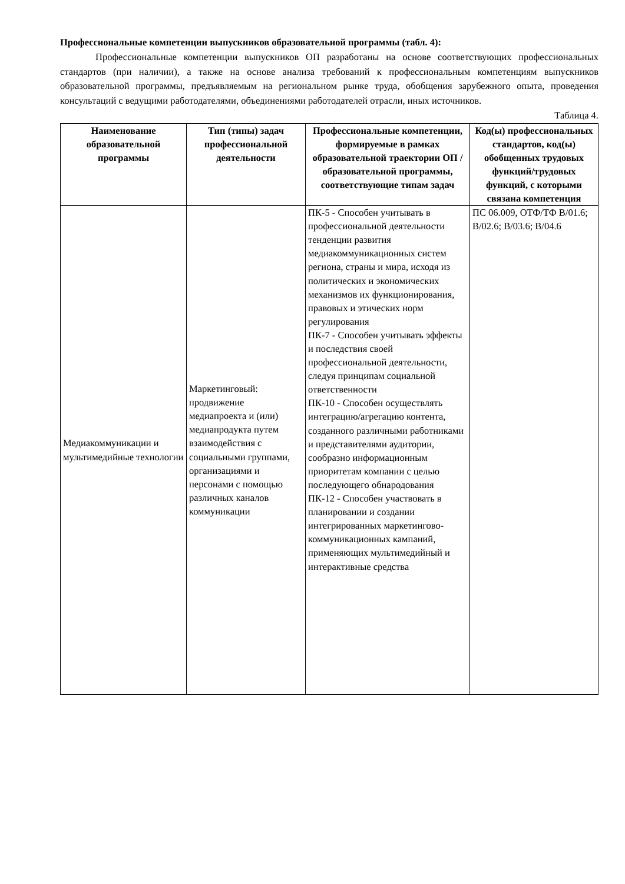Профессиональные компетенции выпускников образовательной программы (табл. 4):
Профессиональные компетенции выпускников ОП разработаны на основе соответствующих профессиональных стандартов (при наличии), а также на основе анализа требований к профессиональным компетенциям выпускников образовательной программы, предъявляемым на региональном рынке труда, обобщения зарубежного опыта, проведения консультаций с ведущими работодателями, объединениями работодателей отрасли, иных источников.
Таблица 4.
| Наименование образовательной программы | Тип (типы) задач профессиональной деятельности | Профессиональные компетенции, формируемые в рамках образовательной траектории ОП / образовательной программы, соответствующие типам задач | Код(ы) профессиональных стандартов, код(ы) обобщенных трудовых функций/трудовых функций, с которыми связана компетенция |
| --- | --- | --- | --- |
| Медиакоммуникации и мультимедийные технологии | Маркетинговый: продвижение медиапроекта и (или) медиапродукта путем взаимодействия с социальными группами, организациями и персонами с помощью различных каналов коммуникации | ПК-5 - Способен учитывать в профессиональной деятельности тенденции развития медиакоммуникационных систем региона, страны и мира, исходя из политических и экономических механизмов их функционирования, правовых и этических норм регулирования ПК-7 - Способен учитывать эффекты и последствия своей профессиональной деятельности, следуя принципам социальной ответственности ПК-10 - Способен осуществлять интеграцию/агрегацию контента, созданного различными работниками и представителями аудитории, сообразно информационным приоритетам компании с целью последующего обнародования ПК-12 - Способен участвовать в планировании и создании интегрированных маркетингово-коммуникационных кампаний, применяющих мультимедийный и интерактивные средства | ПС 06.009, ОТФ/ТФ В/01.6; В/02.6; В/03.6; В/04.6 |